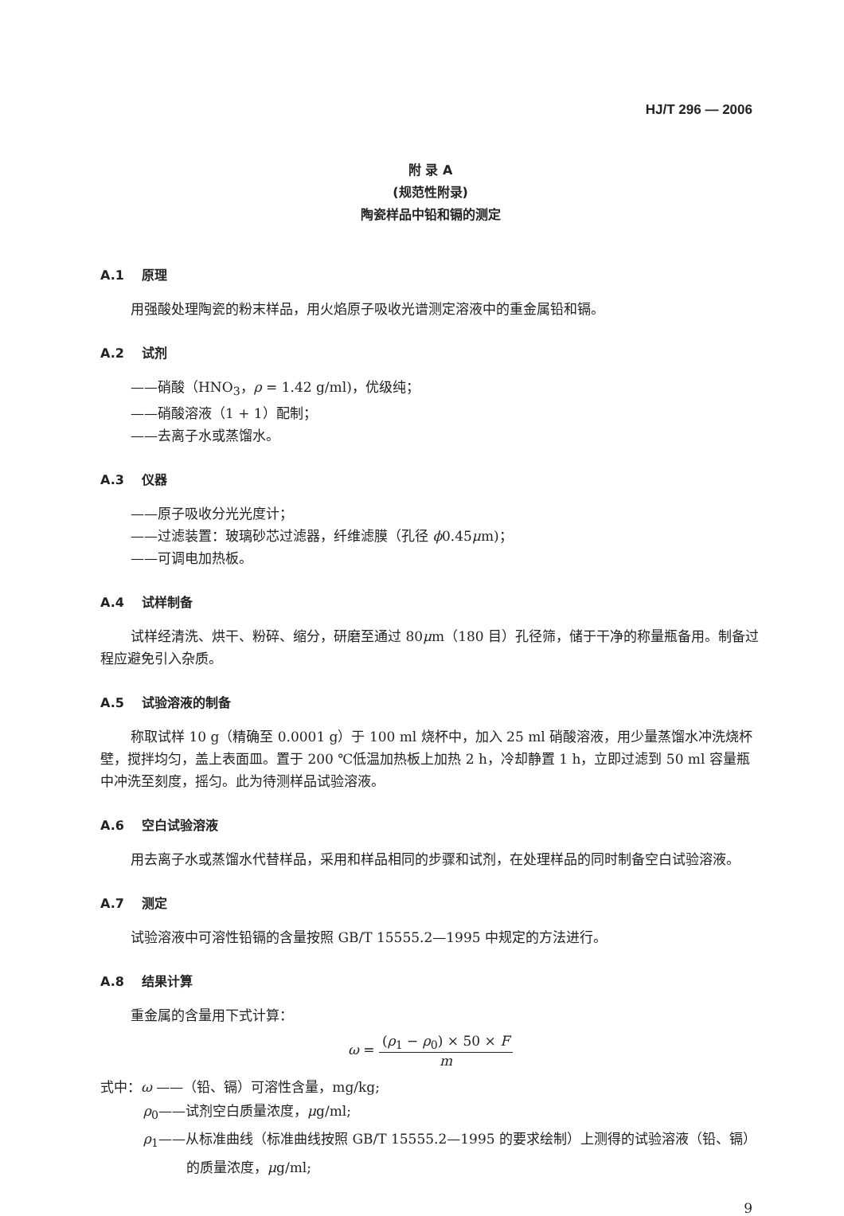HJ/T 296 — 2006
附 录 A
(规范性附录)
陶瓷样品中铅和镉的测定
A.1 原理
用强酸处理陶瓷的粉末样品，用火焰原子吸收光谱测定溶液中的重金属铅和镉。
A.2 试剂
——硝酸（HNO<sub>3</sub>，ρ = 1.42 g/ml)，优级纯；
——硝酸溶液（1 + 1）配制；
——去离子水或蒸馏水。
A.3 仪器
——原子吸收分光光度计；
——过滤装置：玻璃砂芯过滤器，纤维滤膜（孔径 ϕ0.45μm)；
——可调电加热板。
A.4 试样制备
试样经清洗、烘干、粉碎、缩分，研磨至通过 80μm（180 目）孔径筛，储于干净的称量瓶备用。制备过程应避免引入杂质。
A.5 试验溶液的制备
称取试样 10 g（精确至 0.0001 g）于 100 ml 烧杯中，加入 25 ml 硝酸溶液，用少量蒸馏水冲洗烧杯壁，搅拌均匀，盖上表面皿。置于 200 ℃低温加热板上加热 2 h，冷却静置 1 h，立即过滤到 50 ml 容量瓶中冲洗至刻度，摇匀。此为待测样品试验溶液。
A.6 空白试验溶液
用去离子水或蒸馏水代替样品，采用和样品相同的步骤和试剂，在处理样品的同时制备空白试验溶液。
A.7 测定
试验溶液中可溶性铅镉的含量按照 GB/T 15555.2—1995 中规定的方法进行。
A.8 结果计算
重金属的含量用下式计算：
ω = (ρ<sub>1</sub> − ρ<sub>0</sub>) × 50 × F m
式中：ω ——（铅、镉）可溶性含量，mg/kg;
ρ<sub>0</sub>——试剂空白质量浓度，μg/ml;
ρ<sub>1</sub>——从标准曲线（标准曲线按照 GB/T 15555.2—1995 的要求绘制）上测得的试验溶液（铅、镉）的质量浓度，μg/ml;
9